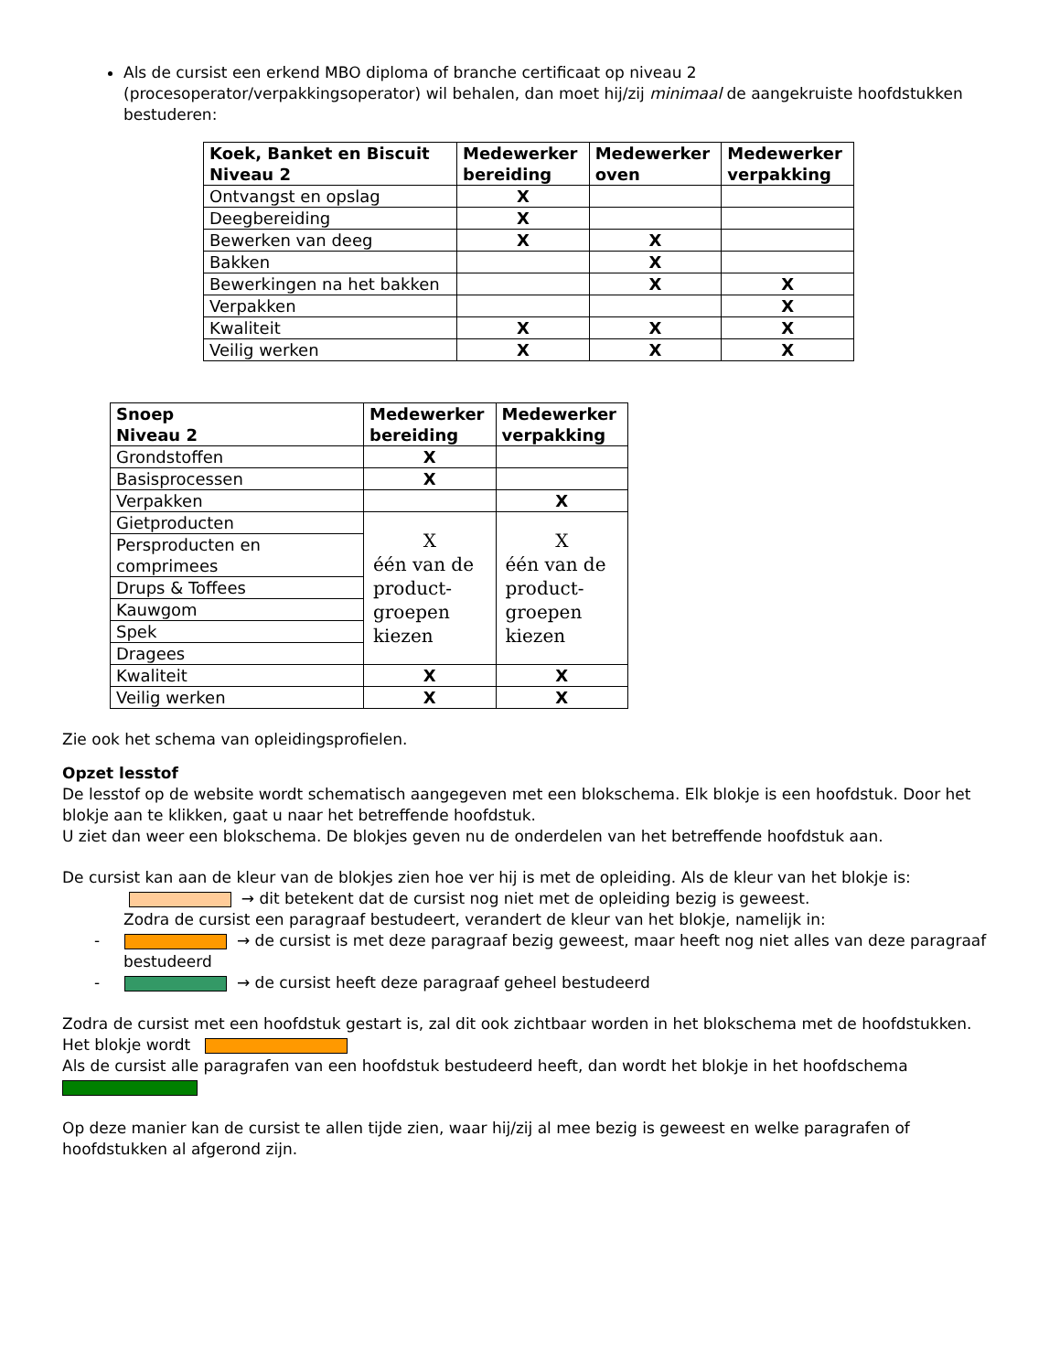Als de cursist een erkend MBO diploma of branche certificaat op niveau 2 (procesoperator/verpakkingsoperator) wil behalen, dan moet hij/zij minimaal de aangekruiste hoofdstukken bestuderen:
| Koek, Banket en Biscuit Niveau 2 | Medewerker bereiding | Medewerker oven | Medewerker verpakking |
| --- | --- | --- | --- |
| Ontvangst en opslag | X | | |
| Deegbereiding | X | | |
| Bewerken van deeg | X | X | |
| Bakken | | X | |
| Bewerkingen na het bakken | | X | X |
| Verpakken | | | X |
| Kwaliteit | X | X | X |
| Veilig werken | X | X | X |
| Snoep Niveau 2 | Medewerker bereiding | Medewerker verpakking |
| --- | --- | --- |
| Grondstoffen | X | |
| Basisprocessen | X | |
| Verpakken | | X |
| Gietproducten | X één van de product-groepen kiezen | X één van de product-groepen kiezen |
| Persproducten en comprimees | | |
| Drups & Toffees | | |
| Kauwgom | | |
| Spek | | |
| Dragees | | |
| Kwaliteit | X | X |
| Veilig werken | X | X |
Zie ook het schema van opleidingsprofielen.
Opzet lesstof
De lesstof op de website wordt schematisch aangegeven met een blokschema. Elk blokje is een hoofdstuk. Door het blokje aan te klikken, gaat u naar het betreffende hoofdstuk.
U ziet dan weer een blokschema. De blokjes geven nu de onderdelen van het betreffende hoofdstuk aan.
De cursist kan aan de kleur van de blokjes zien hoe ver hij is met de opleiding. Als de kleur van het blokje is:
→ dit betekent dat de cursist nog niet met de opleiding bezig is geweest.
Zodra de cursist een paragraaf bestudeert, verandert de kleur van het blokje, namelijk in:
- → de cursist is met deze paragraaf bezig geweest, maar heeft nog niet alles van deze paragraaf bestudeerd
- → de cursist heeft deze paragraaf geheel bestudeerd
Zodra de cursist met een hoofdstuk gestart is, zal dit ook zichtbaar worden in het blokschema met de hoofdstukken. Het blokje wordt
Als de cursist alle paragrafen van een hoofdstuk bestudeerd heeft, dan wordt het blokje in het hoofdschema
Op deze manier kan de cursist te allen tijde zien, waar hij/zij al mee bezig is geweest en welke paragrafen of hoofdstukken al afgerond zijn.